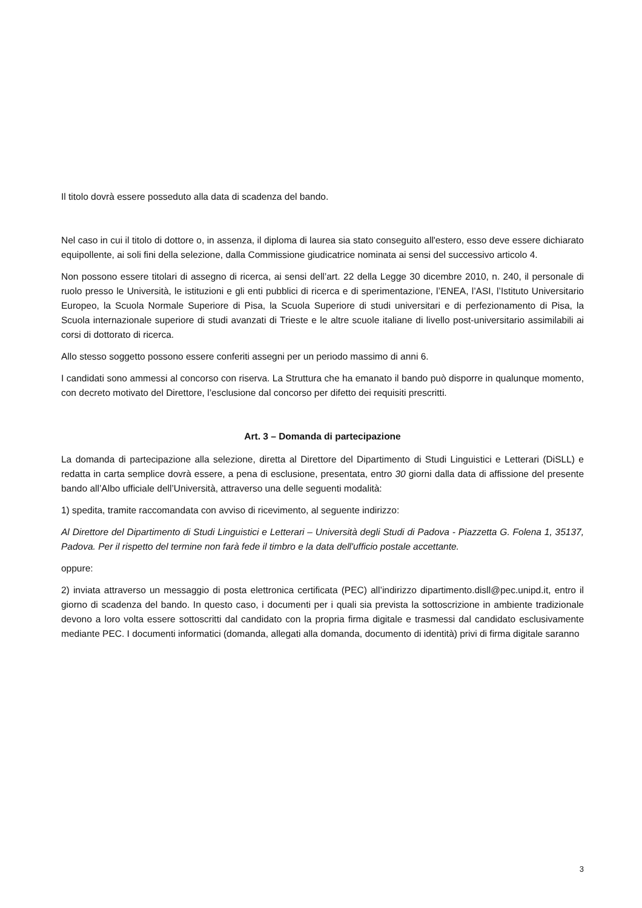Il titolo dovrà essere posseduto alla data di scadenza del bando.
Nel caso in cui il titolo di dottore o, in assenza, il diploma di laurea sia stato conseguito all'estero, esso deve essere dichiarato equipollente, ai soli fini della selezione, dalla Commissione giudicatrice nominata ai sensi del successivo articolo 4.
Non possono essere titolari di assegno di ricerca, ai sensi dell’art. 22 della Legge 30 dicembre 2010, n. 240, il personale di ruolo presso le Università, le istituzioni e gli enti pubblici di ricerca e di sperimentazione, l’ENEA, l’ASI, l’Istituto Universitario Europeo, la Scuola Normale Superiore di Pisa, la Scuola Superiore di studi universitari e di perfezionamento di Pisa, la Scuola internazionale superiore di studi avanzati di Trieste e le altre scuole italiane di livello post-universitario assimilabili ai corsi di dottorato di ricerca.
Allo stesso soggetto possono essere conferiti assegni per un periodo massimo di anni 6.
I candidati sono ammessi al concorso con riserva. La Struttura che ha emanato il bando può disporre in qualunque momento, con decreto motivato del Direttore, l’esclusione dal concorso per difetto dei requisiti prescritti.
Art. 3 – Domanda di partecipazione
La domanda di partecipazione alla selezione, diretta al Direttore del Dipartimento di Studi Linguistici e Letterari (DiSLL) e redatta in carta semplice dovrà essere, a pena di esclusione, presentata, entro 30 giorni dalla data di affissione del presente bando all’Albo ufficiale dell’Università, attraverso una delle seguenti modalità:
1) spedita, tramite raccomandata con avviso di ricevimento, al seguente indirizzo:
Al Direttore del Dipartimento di Studi Linguistici e Letterari – Università degli Studi di Padova - Piazzetta G. Folena 1, 35137, Padova. Per il rispetto del termine non farà fede il timbro e la data dell'ufficio postale accettante.
oppure:
2) inviata attraverso un messaggio di posta elettronica certificata (PEC) all’indirizzo dipartimento.disll@pec.unipd.it, entro il giorno di scadenza del bando. In questo caso, i documenti per i quali sia prevista la sottoscrizione in ambiente tradizionale devono a loro volta essere sottoscritti dal candidato con la propria firma digitale e trasmessi dal candidato esclusivamente mediante PEC. I documenti informatici (domanda, allegati alla domanda, documento di identità) privi di firma digitale saranno
3